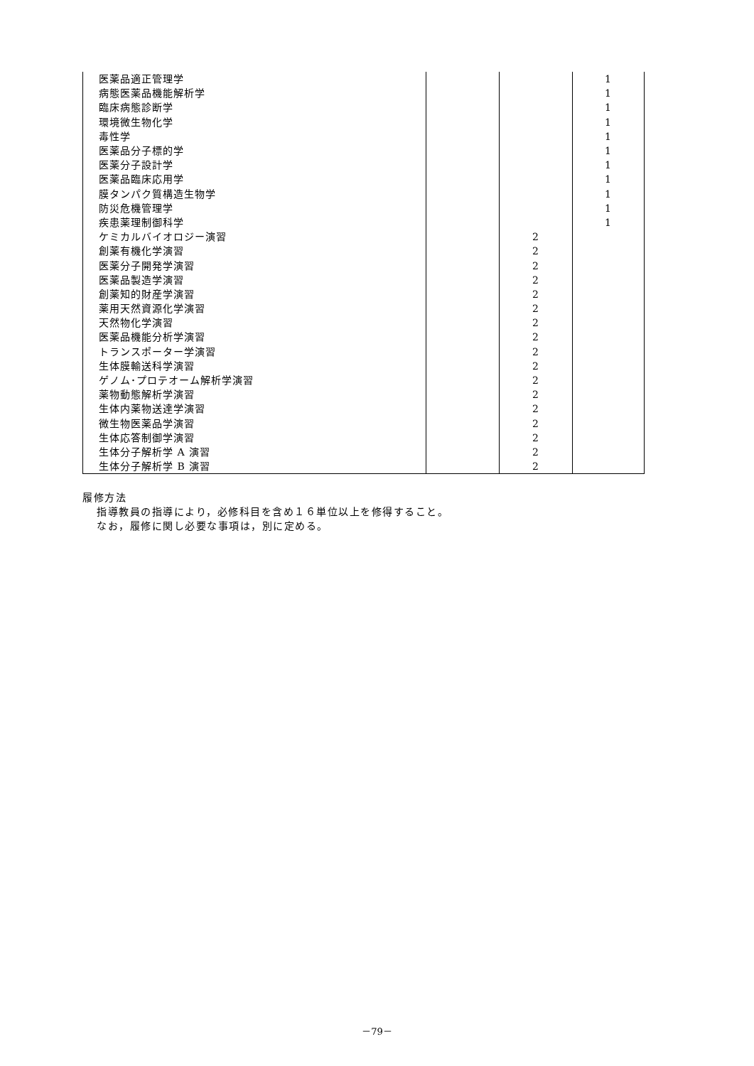| 医薬品適正管理学 | | | 1 |
| 病態医薬品機能解析学 | | | 1 |
| 臨床病態診断学 | | | 1 |
| 環境微生物化学 | | | 1 |
| 毒性学 | | | 1 |
| 医薬品分子標的学 | | | 1 |
| 医薬分子設計学 | | | 1 |
| 医薬品臨床応用学 | | | 1 |
| 膜タンパク質構造生物学 | | | 1 |
| 防災危機管理学 | | | 1 |
| 疾患薬理制御科学 | | | 1 |
| ケミカルバイオロジー演習 | | 2 | |
| 創薬有機化学演習 | | 2 | |
| 医薬分子開発学演習 | | 2 | |
| 医薬品製造学演習 | | 2 | |
| 創薬知的財産学演習 | | 2 | |
| 薬用天然資源化学演習 | | 2 | |
| 天然物化学演習 | | 2 | |
| 医薬品機能分析学演習 | | 2 | |
| トランスポーター学演習 | | 2 | |
| 生体膜輸送科学演習 | | 2 | |
| ゲノム･プロテオーム解析学演習 | | 2 | |
| 薬物動態解析学演習 | | 2 | |
| 生体内薬物送達学演習 | | 2 | |
| 微生物医薬品学演習 | | 2 | |
| 生体応答制御学演習 | | 2 | |
| 生体分子解析学 A 演習 | | 2 | |
| 生体分子解析学 B 演習 | | 2 | |
履修方法
指導教員の指導により，必修科目を含め１６単位以上を修得すること。
なお，履修に関し必要な事項は，別に定める。
－79－